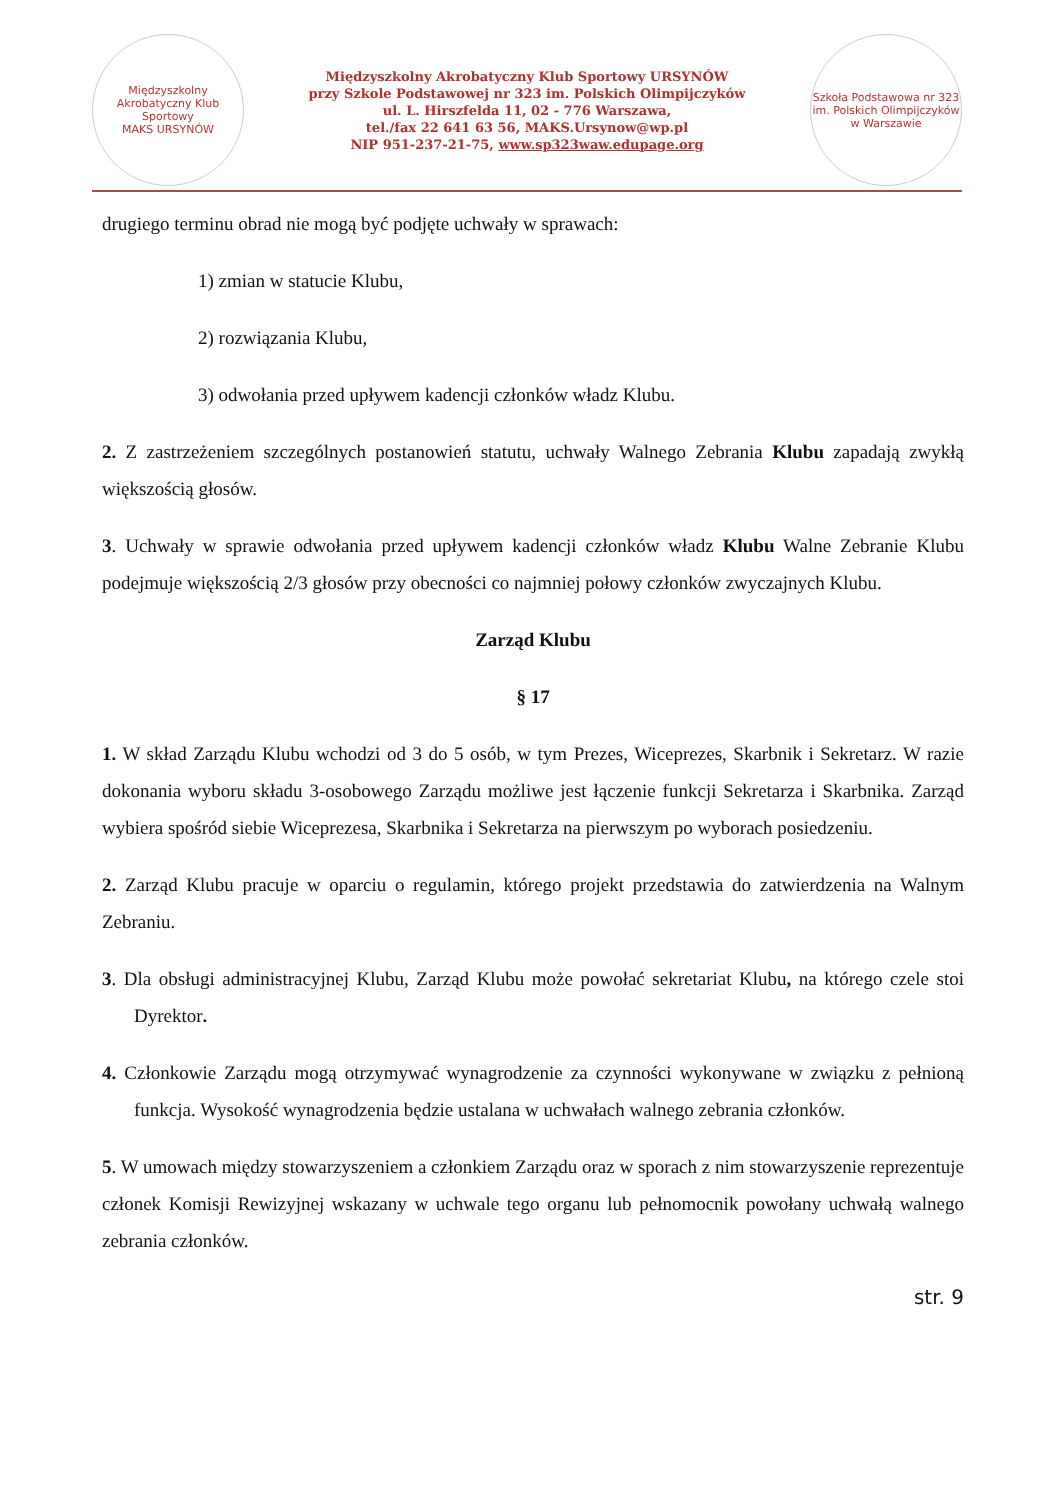Międzyszkolny Akrobatyczny Klub Sportowy
MAKS URSYNÓW
Międzyszkolny Akrobatyczny Klub Sportowy URSYNÓW
przy Szkole Podstawowej nr 323 im. Polskich Olimpijczyków
ul. L. Hirszfelda 11, 02 - 776 Warszawa,
tel./fax 22 641 63 56, MAKS.Ursynow@wp.pl
NIP 951-237-21-75, www.sp323waw.edupage.org
Szkoła Podstawowa nr 323 im. Polskich Olimpijczyków w Warszawie
drugiego terminu obrad nie mogą być podjęte uchwały w sprawach:
1) zmian w statucie Klubu,
2) rozwiązania Klubu,
3) odwołania przed upływem kadencji członków władz Klubu.
2. Z zastrzeżeniem szczególnych postanowień statutu, uchwały Walnego Zebrania Klubu zapadają zwykłą większością głosów.
3. Uchwały w sprawie odwołania przed upływem kadencji członków władz Klubu Walne Zebranie Klubu podejmuje większością 2/3 głosów przy obecności co najmniej połowy członków zwyczajnych Klubu.
Zarząd Klubu
§ 17
1. W skład Zarządu Klubu wchodzi od 3 do 5 osób, w tym Prezes, Wiceprezes, Skarbnik i Sekretarz. W razie dokonania wyboru składu 3-osobowego Zarządu możliwe jest łączenie funkcji Sekretarza i Skarbnika. Zarząd wybiera spośród siebie Wiceprezesa, Skarbnika i Sekretarza na pierwszym po wyborach posiedzeniu.
2. Zarząd Klubu pracuje w oparciu o regulamin, którego projekt przedstawia do zatwierdzenia na Walnym Zebraniu.
3. Dla obsługi administracyjnej Klubu, Zarząd Klubu może powołać sekretariat Klubu, na którego czele stoi Dyrektor.
4. Członkowie Zarządu mogą otrzymywać wynagrodzenie za czynności wykonywane w związku z pełnioną funkcja. Wysokość wynagrodzenia będzie ustalana w uchwałach walnego zebrania członków.
5. W umowach między stowarzyszeniem a członkiem Zarządu oraz w sporach z nim stowarzyszenie reprezentuje członek Komisji Rewizyjnej wskazany w uchwale tego organu lub pełnomocnik powołany uchwałą walnego zebrania członków.
str. 9